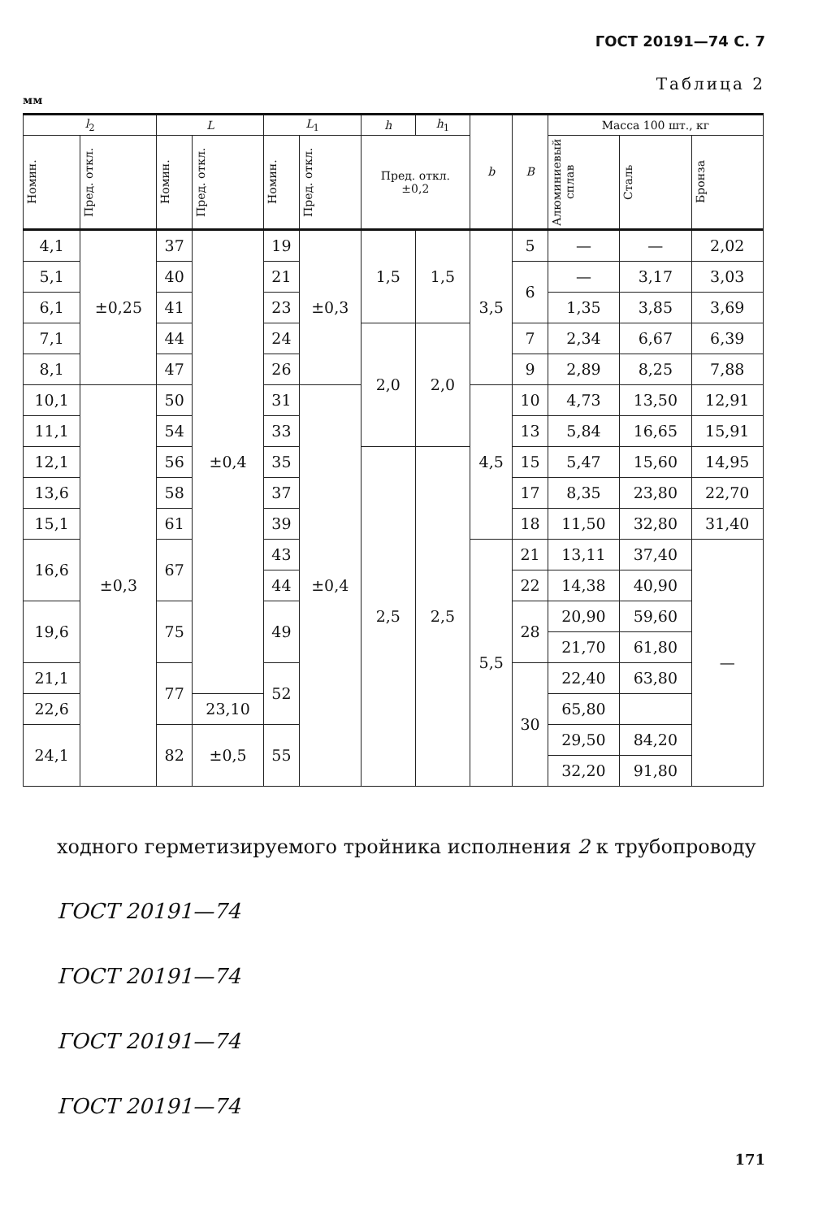ГОСТ 20191—74 С. 7
Таблица 2
мм
| l<sub>2</sub> | | L | | L<sub>1</sub> | | h | h<sub>1</sub> | b | B | Масса 100 шт., кг | | |
| --- | --- | --- | --- | --- | --- | --- | --- | --- | --- | --- | --- | --- |
| Номин. | Пред. откл. | Номин. | Пред. откл. | Номин. | Пред. откл. | Пред. откл. ±0,2 | | | | Алюминиевый сплав | Сталь | Бронза |
| 4,1 | ±0,25 | 37 | ±0,4 | 19 | ±0,3 | 1,5 | 1,5 | 3,5 | 5 | — | — | 2,02 |
| 5,1 | | 40 | | 21 | | | | | 6 | — | 3,17 | 3,03 |
| 6,1 | | 41 | | 23 | | | | | | 1,35 | 3,85 | 3,69 |
| 7,1 | | 44 | | 24 | | 2,0 | 2,0 | | 7 | 2,34 | 6,67 | 6,39 |
| 8,1 | | 47 | | 26 | | | | | 9 | 2,89 | 8,25 | 7,88 |
| 10,1 | ±0,3 | 50 | | 31 | ±0,4 | | | 4,5 | 10 | 4,73 | 13,50 | 12,91 |
| 11,1 | | 54 | | 33 | | | | | 13 | 5,84 | 16,65 | 15,91 |
| 12,1 | | 56 | | 35 | | 2,5 | 2,5 | | 15 | 5,47 | 15,60 | 14,95 |
| 13,6 | | 58 | | 37 | | | | | 17 | 8,35 | 23,80 | 22,70 |
| 15,1 | | 61 | | 39 | | | | | 18 | 11,50 | 32,80 | 31,40 |
| 16,6 | | 67 | | 43 | | | | 5,5 | 21 | 13,11 | 37,40 | — |
| | | | | 44 | | | | | 22 | 14,38 | 40,90 | |
| 19,6 | | 75 | | 49 | | | | | 28 | 20,90 | 59,60 | |
| | | | | | | | | | | 21,70 | 61,80 | |
| 21,1 | | 77 | | 52 | | | | | 30 | 22,40 | 63,80 | |
| 22,6 | | | 23,10 | | | | | | | 65,80 | | |
| 24,1 | | 82 | ±0,5 | 55 | | | | | | 29,50 | 84,20 | |
| | | | | | | | | | | 32,20 | 91,80 | |
ходного герметизируемого тройника исполнения 2 к трубопроводу
ГОСТ 20191—74
ГОСТ 20191—74
ГОСТ 20191—74
ГОСТ 20191—74
171